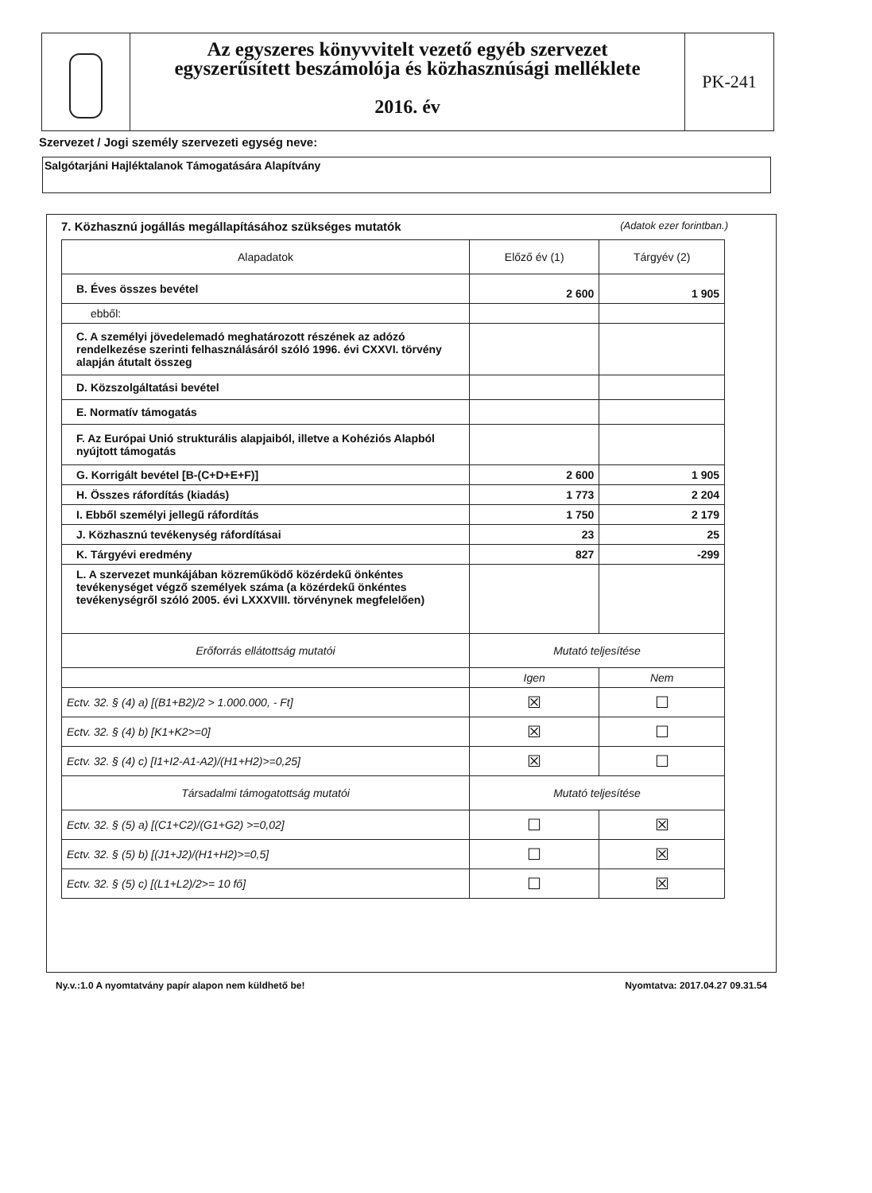Az egyszeres könyvvitelt vezető egyéb szervezet
egyszerűsített beszámolója és közhasznúsági melléklete
2016. év
PK-241
Szervezet / Jogi személy szervezeti egység neve:
Salgótarjáni Hajléktalanok Támogatására Alapítvány
7. Közhasznú jogállás megállapításához szükséges mutatók (Adatok ezer forintban.)
| Alapadatok | Előző év (1) | Tárgyév (2) |
| --- | --- | --- |
| B. Éves összes bevétel | 2 600 | 1 905 |
| ebből: | | |
| C. A személyi jövedelemadó meghatározott részének az adózó rendelkezése szerinti felhasználásáról szóló 1996. évi CXXVI. törvény alapján átutalt összeg | | |
| D. Közszolgáltatási bevétel | | |
| E. Normatív támogatás | | |
| F. Az Európai Unió strukturális alapjaiból, illetve a Kohéziós Alapból nyújtott támogatás | | |
| G. Korrigált bevétel [B-(C+D+E+F)] | 2 600 | 1 905 |
| H. Összes ráfordítás (kiadás) | 1 773 | 2 204 |
| I. Ebből személyi jellegű ráfordítás | 1 750 | 2 179 |
| J. Közhasznú tevékenység ráfordításai | 23 | 25 |
| K. Tárgyévi eredmény | 827 | -299 |
| L. A szervezet munkájában közreműködő közérdekű önkéntes tevékenységet végző személyek száma (a közérdekű önkéntes tevékenységről szóló 2005. évi LXXXVIII. törvénynek megfelelően) | | |
| Erőforrás ellátottság mutatói | Mutató teljesítése | |
| | Igen | Nem |
| Ectv. 32. § (4) a) [(B1+B2)/2 > 1.000.000, - Ft] | ☒ | ☐ |
| Ectv. 32. § (4) b) [K1+K2>=0] | ☒ | ☐ |
| Ectv. 32. § (4) c) [I1+I2-A1-A2)/(H1+H2)>=0,25] | ☒ | ☐ |
| Társadalmi támogatottság mutatói | Mutató teljesítése | |
| Ectv. 32. § (5) a) [(C1+C2)/(G1+G2) >=0,02] | ☐ | ☒ |
| Ectv. 32. § (5) b) [(J1+J2)/(H1+H2)>=0,5] | ☐ | ☒ |
| Ectv. 32. § (5) c) [(L1+L2)/2>= 10 fő] | ☐ | ☒ |
Ny.v.:1.0 A nyomtatvány papír alapon nem küldhető be! Nyomtatva: 2017.04.27 09.31.54